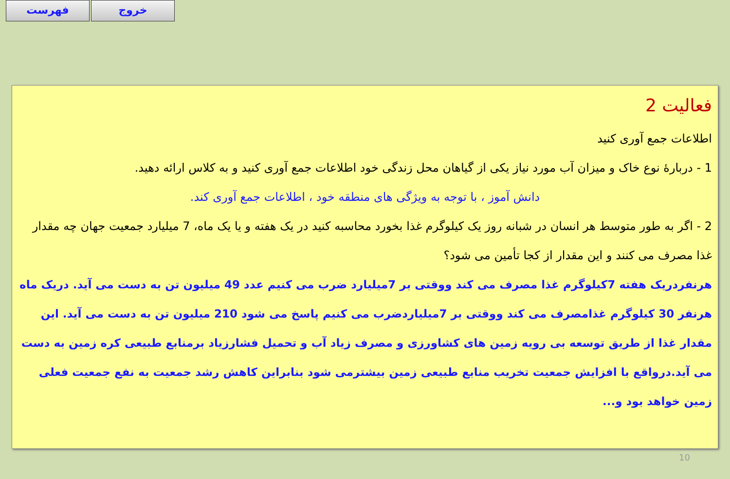فهرست خروج
فعالیت 2
اطلاعات جمع آوری کنید
1 - دربارهٔ نوع خاک و میزان آب مورد نیاز یکی از گیاهان محل زندگی خود اطلاعات جمع آوری کنید و به کلاس ارائه دهید.
دانش آموز ، با توجه به ویژگی های منطقه خود ، اطلاعات جمع آوری کند.
2 - اگر به طور متوسط هر انسان در شبانه روز یک کیلوگرم غذا بخورد محاسبه کنید در یک هفته و یا یک ماه، 7 میلیارد جمعیت جهان چه مقدار غذا مصرف می کنند و این مقدار از کجا تأمین می شود؟
هرنفردریک هفته 7کیلوگرم غذا مصرف می کند ووقتی بر 7میلیارد ضرب می کنیم عدد 49 میلیون تن به دست می آید. دریک ماه هرنفر 30 کیلوگرم غذامصرف می کند ووقتی بر 7میلیاردضرب می کنیم پاسخ می شود 210 میلیون تن به دست می آید. این مقدار غذا از طریق توسعه بی رویه زمین های کشاورزی و مصرف زیاد آب و تحمیل فشارزیاد برمنابع طبیعی کره زمین به دست می آید.درواقع با افزایش جمعیت تخریب منابع طبیعی زمین بیشترمی شود بنابراین کاهش رشد جمعیت به نفع جمعیت فعلی زمین خواهد بود و...
10